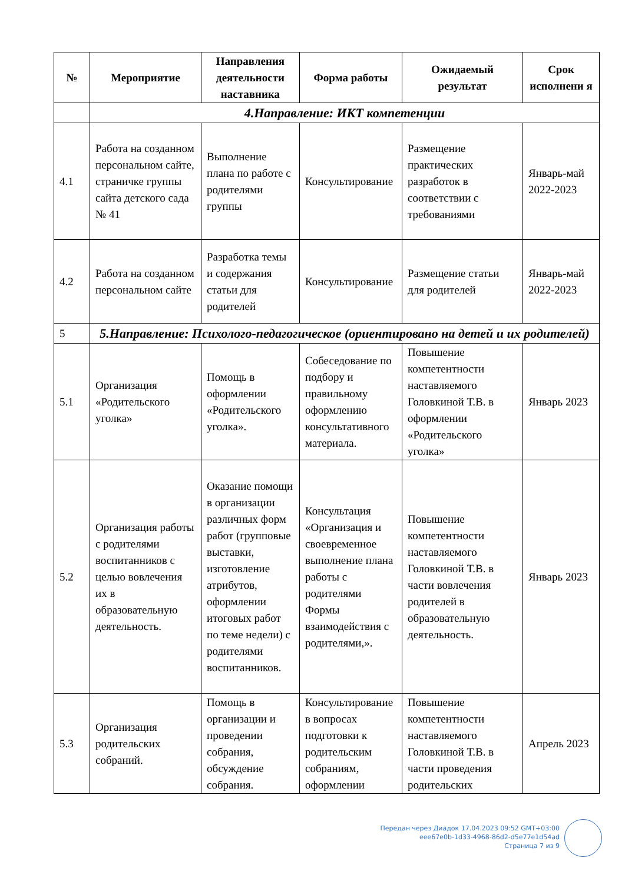| № | Мероприятие | Направления деятельности наставника | Форма работы | Ожидаемый результат | Срок исполнени я |
| --- | --- | --- | --- | --- | --- |
| | 4.Направление: ИКТ компетенции | | | | |
| 4.1 | Работа на созданном персональном сайте, страничке группы сайта детского сада № 41 | Выполнение плана по работе с родителями группы | Консультирование | Размещение практических разработок в соответствии с требованиями | Январь-май 2022-2023 |
| 4.2 | Работа на созданном персональном сайте | Разработка темы и содержания статьи для родителей | Консультирование | Размещение статьи для родителей | Январь-май 2022-2023 |
| 5 | 5.Направление: Психолого-педагогическое (ориентировано на детей и их родителей) | | | | |
| 5.1 | Организация «Родительского уголка» | Помощь в оформлении «Родительского уголка». | Собеседование по подбору и правильному оформлению консультативного материала. | Повышение компетентности наставляемого Головкиной Т.В. в оформлении «Родительского уголка» | Январь 2023 |
| 5.2 | Организация работы с родителями воспитанников с целью вовлечения их в образовательную деятельность. | Оказание помощи в организации различных форм работ (групповые выставки, изготовление атрибутов, оформлении итоговых работ по теме недели) с родителями воспитанников. | Консультация «Организация и своевременное выполнение плана работы с родителями Формы взаимодействия с родителями,». | Повышение компетентности наставляемого Головкиной Т.В. в части вовлечения родителей в образовательную деятельность. | Январь 2023 |
| 5.3 | Организация родительских собраний. | Помощь в организации и проведении собрания, обсуждение собрания. | Консультирование в вопросах подготовки к родительским собраниям, оформлении | Повышение компетентности наставляемого Головкиной Т.В. в части проведения родительских | Апрель 2023 |
Передан через Диадок 17.04.2023 09:52 GMT+03:00
eee67e0b-1d33-4968-86d2-d5e77e1d54ad
Страница 7 из 9